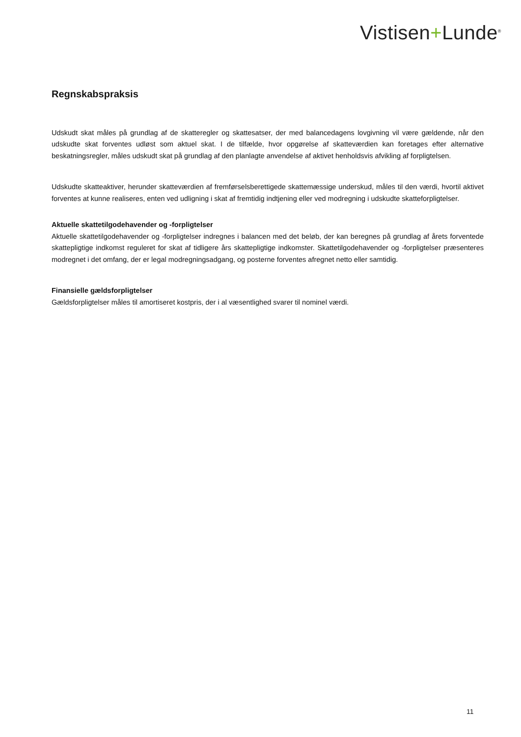Vistisen+Lunde<sup>®</sup>
Regnskabspraksis
Udskudt skat måles på grundlag af de skatteregler og skattesatser, der med balancedagens lovgivning vil være gældende, når den udskudte skat forventes udløst som aktuel skat. I de tilfælde, hvor opgørelse af skatteværdien kan foretages efter alternative beskatningsregler, måles udskudt skat på grundlag af den planlagte anvendelse af aktivet henholdsvis afvikling af forpligtelsen.
Udskudte skatteaktiver, herunder skatteværdien af fremførselsberettigede skattemæssige underskud, måles til den værdi, hvortil aktivet forventes at kunne realiseres, enten ved udligning i skat af fremtidig indtjening eller ved modregning i udskudte skatteforpligtelser.
Aktuelle skattetilgodehavender og -forpligtelser
Aktuelle skattetilgodehavender og -forpligtelser indregnes i balancen med det beløb, der kan beregnes på grundlag af årets forventede skattepligtige indkomst reguleret for skat af tidligere års skattepligtige indkomster. Skattetilgodehavender og -forpligtelser præsenteres modregnet i det omfang, der er legal modregningsadgang, og posterne forventes afregnet netto eller samtidig.
Finansielle gældsforpligtelser
Gældsforpligtelser måles til amortiseret kostpris, der i al væsentlighed svarer til nominel værdi.
11